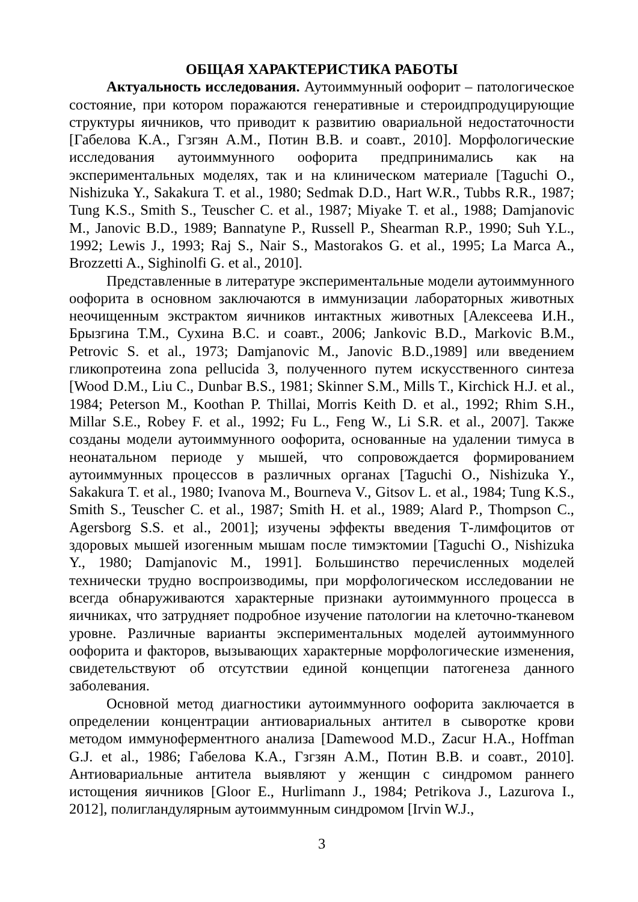ОБЩАЯ ХАРАКТЕРИСТИКА РАБОТЫ
Актуальность исследования. Аутоиммунный оофорит – патологическое состояние, при котором поражаются генеративные и стероидпродуцирующие структуры яичников, что приводит к развитию овариальной недостаточности [Габелова К.А., Гзгзян А.М., Потин В.В. и соавт., 2010]. Морфологические исследования аутоиммунного оофорита предпринимались как на экспериментальных моделях, так и на клиническом материале [Taguchi O., Nishizuka Y., Sakakura T. et al., 1980; Sedmak D.D., Hart W.R., Tubbs R.R., 1987; Tung K.S., Smith S., Teuscher C. et al., 1987; Miyake T. et al., 1988; Damjanovic M., Janovic B.D., 1989; Bannatyne P., Russell P., Shearman R.P., 1990; Suh Y.L., 1992; Lewis J., 1993; Raj S., Nair S., Mastorakos G. et al., 1995; La Marca A., Brozzetti A., Sighinolfi G. et al., 2010].
Представленные в литературе экспериментальные модели аутоиммунного оофорита в основном заключаются в иммунизации лабораторных животных неочищенным экстрактом яичников интактных животных [Алексеева И.Н., Брызгина Т.М., Сухина В.С. и соавт., 2006; Jankovic B.D., Markovic B.M., Petrovic S. et al., 1973; Damjanovic M., Janovic B.D.,1989] или введением гликопротеина zona pellucida 3, полученного путем искусственного синтеза [Wood D.M., Liu C., Dunbar B.S., 1981; Skinner S.M., Mills T., Kirchick H.J. et al., 1984; Peterson M., Koothan P. Thillai, Morris Keith D. et al., 1992; Rhim S.H., Millar S.E., Robey F. et al., 1992; Fu L., Feng W., Li S.R. et al., 2007]. Также созданы модели аутоиммунного оофорита, основанные на удалении тимуса в неонатальном периоде у мышей, что сопровождается формированием аутоиммунных процессов в различных органах [Taguchi O., Nishizuka Y., Sakakura T. et al., 1980; Ivanova M., Bourneva V., Gitsov L. et al., 1984; Tung K.S., Smith S., Teuscher C. et al., 1987; Smith H. et al., 1989; Alard P., Thompson C., Agersborg S.S. et al., 2001]; изучены эффекты введения Т-лимфоцитов от здоровых мышей изогенным мышам после тимэктомии [Taguchi O., Nishizuka Y., 1980; Damjanovic M., 1991]. Большинство перечисленных моделей технически трудно воспроизводимы, при морфологическом исследовании не всегда обнаруживаются характерные признаки аутоиммунного процесса в яичниках, что затрудняет подробное изучение патологии на клеточно-тканевом уровне. Различные варианты экспериментальных моделей аутоиммунного оофорита и факторов, вызывающих характерные морфологические изменения, свидетельствуют об отсутствии единой концепции патогенеза данного заболевания.
Основной метод диагностики аутоиммунного оофорита заключается в определении концентрации антиовариальных антител в сыворотке крови методом иммуноферментного анализа [Damewood M.D., Zacur H.A., Hoffman G.J. et al., 1986; Габелова К.А., Гзгзян А.М., Потин В.В. и соавт., 2010]. Антиовариальные антитела выявляют у женщин с синдромом раннего истощения яичников [Gloor E., Hurlimann J., 1984; Petrikova J., Lazurova I., 2012], полигландулярным аутоиммунным синдромом [Irvin W.J.,
3